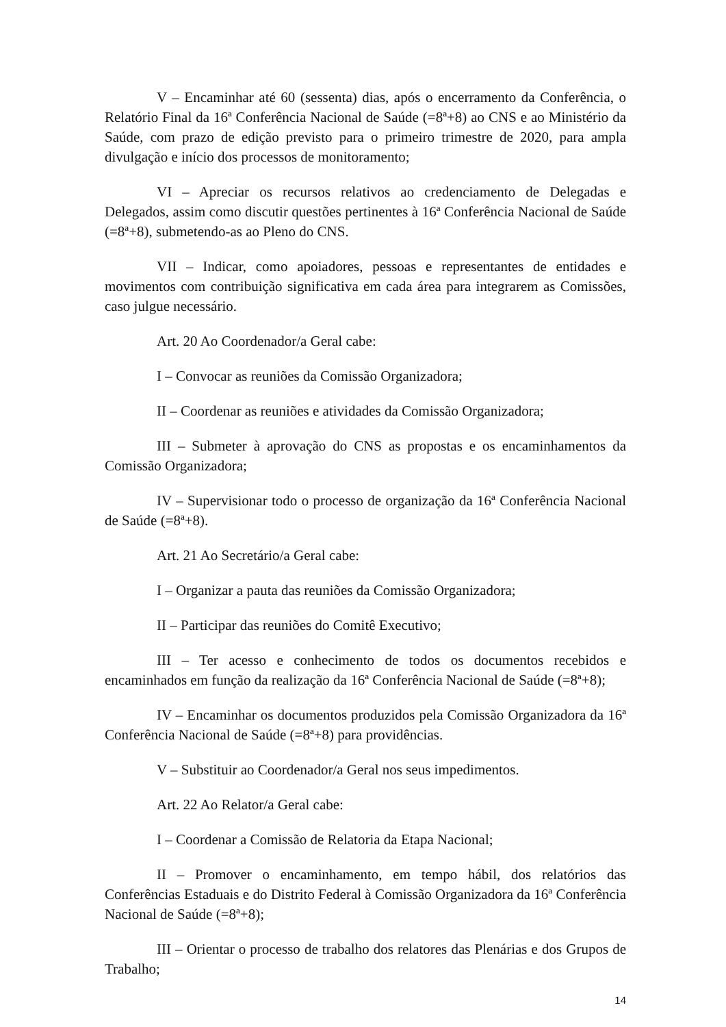V – Encaminhar até 60 (sessenta) dias, após o encerramento da Conferência, o Relatório Final da 16ª Conferência Nacional de Saúde (=8ª+8) ao CNS e ao Ministério da Saúde, com prazo de edição previsto para o primeiro trimestre de 2020, para ampla divulgação e início dos processos de monitoramento;
VI – Apreciar os recursos relativos ao credenciamento de Delegadas e Delegados, assim como discutir questões pertinentes à 16ª Conferência Nacional de Saúde (=8ª+8), submetendo-as ao Pleno do CNS.
VII – Indicar, como apoiadores, pessoas e representantes de entidades e movimentos com contribuição significativa em cada área para integrarem as Comissões, caso julgue necessário.
Art. 20 Ao Coordenador/a Geral cabe:
I – Convocar as reuniões da Comissão Organizadora;
II – Coordenar as reuniões e atividades da Comissão Organizadora;
III – Submeter à aprovação do CNS as propostas e os encaminhamentos da Comissão Organizadora;
IV – Supervisionar todo o processo de organização da 16ª Conferência Nacional de Saúde (=8ª+8).
Art. 21 Ao Secretário/a Geral cabe:
I – Organizar a pauta das reuniões da Comissão Organizadora;
II – Participar das reuniões do Comitê Executivo;
III – Ter acesso e conhecimento de todos os documentos recebidos e encaminhados em função da realização da 16ª Conferência Nacional de Saúde (=8ª+8);
IV – Encaminhar os documentos produzidos pela Comissão Organizadora da 16ª Conferência Nacional de Saúde (=8ª+8) para providências.
V – Substituir ao Coordenador/a Geral nos seus impedimentos.
Art. 22 Ao Relator/a Geral cabe:
I – Coordenar a Comissão de Relatoria da Etapa Nacional;
II – Promover o encaminhamento, em tempo hábil, dos relatórios das Conferências Estaduais e do Distrito Federal à Comissão Organizadora da 16ª Conferência Nacional de Saúde (=8ª+8);
III – Orientar o processo de trabalho dos relatores das Plenárias e dos Grupos de Trabalho;
14